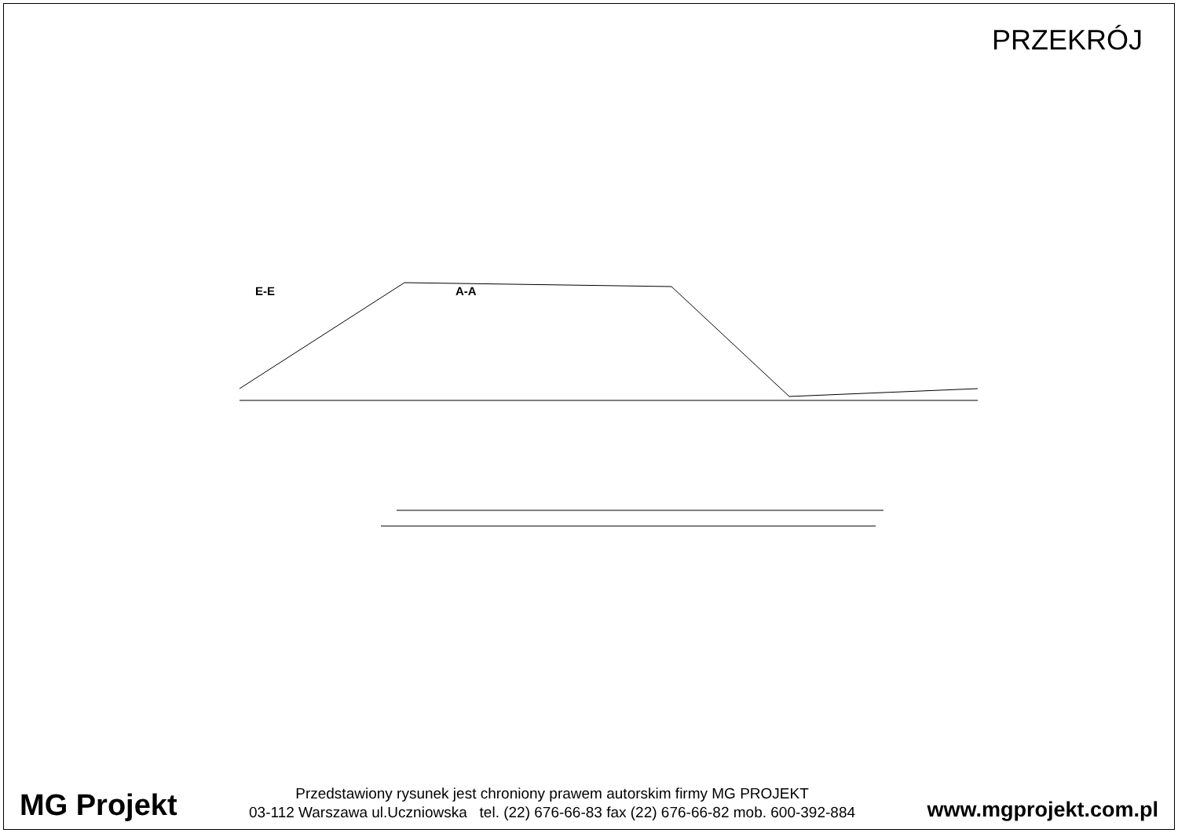PRZEKRÓJ
E-E A-A
MG Projekt
Przedstawiony rysunek jest chroniony prawem autorskim firmy MG PROJEKT
03-112 Warszawa ul.Uczniowska tel. (22) 676-66-83 fax (22) 676-66-82 mob. 600-392-884
www.mgprojekt.com.pl